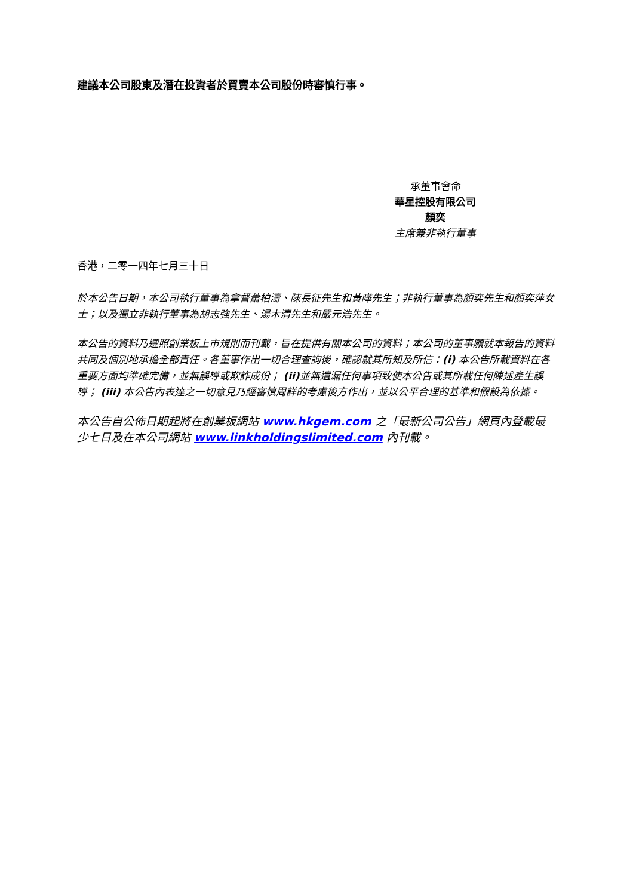建議本公司股東及潛在投資者於買賣本公司股份時審慎行事。
承董事會命
華星控股有限公司
顏奕
主席兼非執行董事
香港，二零一四年七月三十日
於本公告日期，本公司執行董事為拿督蕭柏濤、陳長征先生和黃曄先生；非執行董事為顏奕先生和顏奕萍女士；以及獨立非執行董事為胡志強先生、湯木清先生和嚴元浩先生。
本公告的資料乃遵照創業板上市規則而刊載，旨在提供有關本公司的資料；本公司的董事願就本報告的資料共同及個別地承擔全部責任。各董事作出一切合理查詢後，確認就其所知及所信：(i) 本公告所載資料在各重要方面均準確完備，並無誤導或欺詐成份； (ii) 並無遺漏任何事項致使本公告或其所載任何陳述產生誤導； (iii) 本公告內表達之一切意見乃經審慎周詳的考慮後方作出，並以公平合理的基準和假設為依據。
本公告自公佈日期起將在創業板網站 www.hkgem.com 之「最新公司公告」網頁內登載最少七日及在本公司網站 www.linkholdingslimited.com 內刊載。